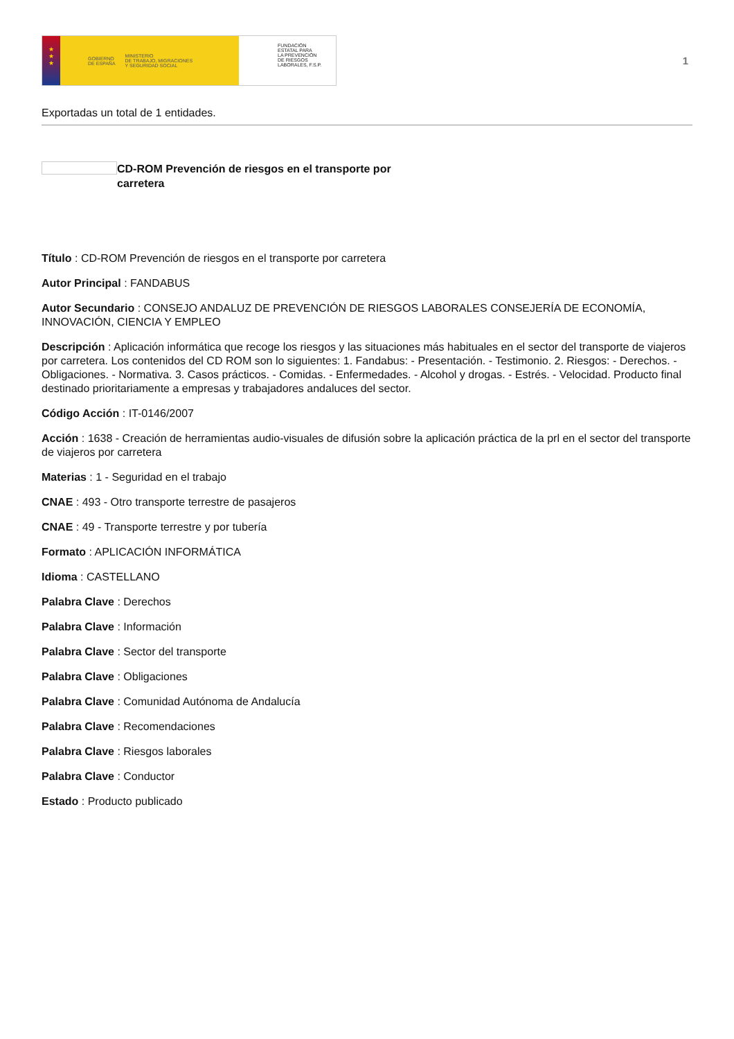★
★
★
GOBIERNO
DE ESPAÑA MINISTERIO
DE TRABAJO, MIGRACIONES
Y SEGURIDAD SOCIAL
FUNDACIÓN
ESTATAL PARA
LA PREVENCIÓN
DE RIESGOS
LABORALES, F.S.P.
1
Exportadas un total de 1 entidades.
CD-ROM Prevención de riesgos en el transporte por carretera
Título : CD-ROM Prevención de riesgos en el transporte por carretera
Autor Principal : FANDABUS
Autor Secundario : CONSEJO ANDALUZ DE PREVENCIÓN DE RIESGOS LABORALES CONSEJERÍA DE ECONOMÍA, INNOVACIÓN, CIENCIA Y EMPLEO
Descripción : Aplicación informática que recoge los riesgos y las situaciones más habituales en el sector del transporte de viajeros por carretera. Los contenidos del CD ROM son lo siguientes: 1. Fandabus: - Presentación. - Testimonio. 2. Riesgos: - Derechos. - Obligaciones. - Normativa. 3. Casos prácticos. - Comidas. - Enfermedades. - Alcohol y drogas. - Estrés. - Velocidad. Producto final destinado prioritariamente a empresas y trabajadores andaluces del sector.
Código Acción : IT-0146/2007
Acción : 1638 - Creación de herramientas audio-visuales de difusión sobre la aplicación práctica de la prl en el sector del transporte de viajeros por carretera
Materias : 1 - Seguridad en el trabajo
CNAE : 493 - Otro transporte terrestre de pasajeros
CNAE : 49 - Transporte terrestre y por tubería
Formato : APLICACIÓN INFORMÁTICA
Idioma : CASTELLANO
Palabra Clave : Derechos
Palabra Clave : Información
Palabra Clave : Sector del transporte
Palabra Clave : Obligaciones
Palabra Clave : Comunidad Autónoma de Andalucía
Palabra Clave : Recomendaciones
Palabra Clave : Riesgos laborales
Palabra Clave : Conductor
Estado : Producto publicado